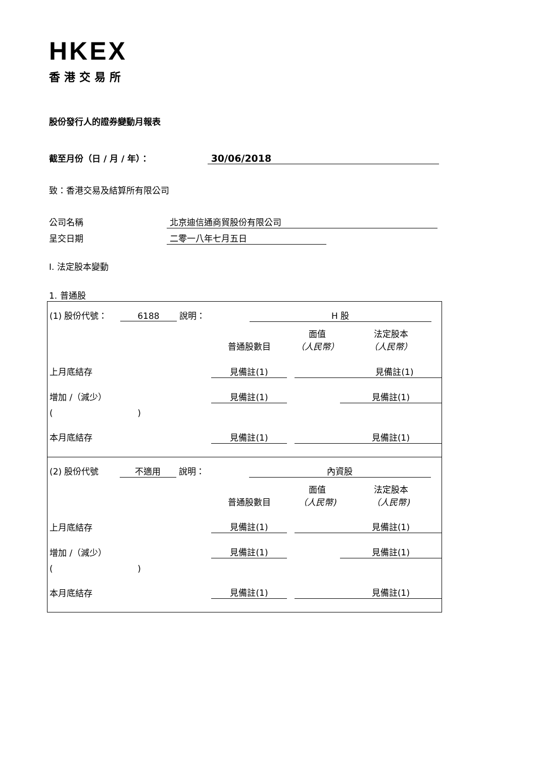HKEX
香港交易所
股份發行人的證券變動月報表
截至月份（日 / 月 / 年）： 30/06/2018
致：香港交易及結算所有限公司
公司名稱 北京迪信通商貿股份有限公司
呈交日期 二零一八年七月五日
I. 法定股本變動
1. 普通股
| (1) 股份代號： 6188 說明： H 股 | | | | | |
| | | 普通股數目 | | 面值 （人民幣） | 法定股本 （人民幣） |
| 上月底結存 | | 見備註(1) | | | 見備註(1) |
| 增加 /（減少） | | 見備註(1) | | | 見備註(1) |
| ( ) | | | | | |
| 本月底結存 | | 見備註(1) | | | 見備註(1) |
| (2) 股份代號 不適用 說明： 內資股 | | | | | |
| | | 普通股數目 | | 面值 （人民幣) | 法定股本 （人民幣) |
| 上月底結存 | | 見備註(1) | | | 見備註(1) |
| 增加 /（減少） | | 見備註(1) | | | 見備註(1) |
| ( ) | | | | | |
| 本月底結存 | | 見備註(1) | | | 見備註(1) |